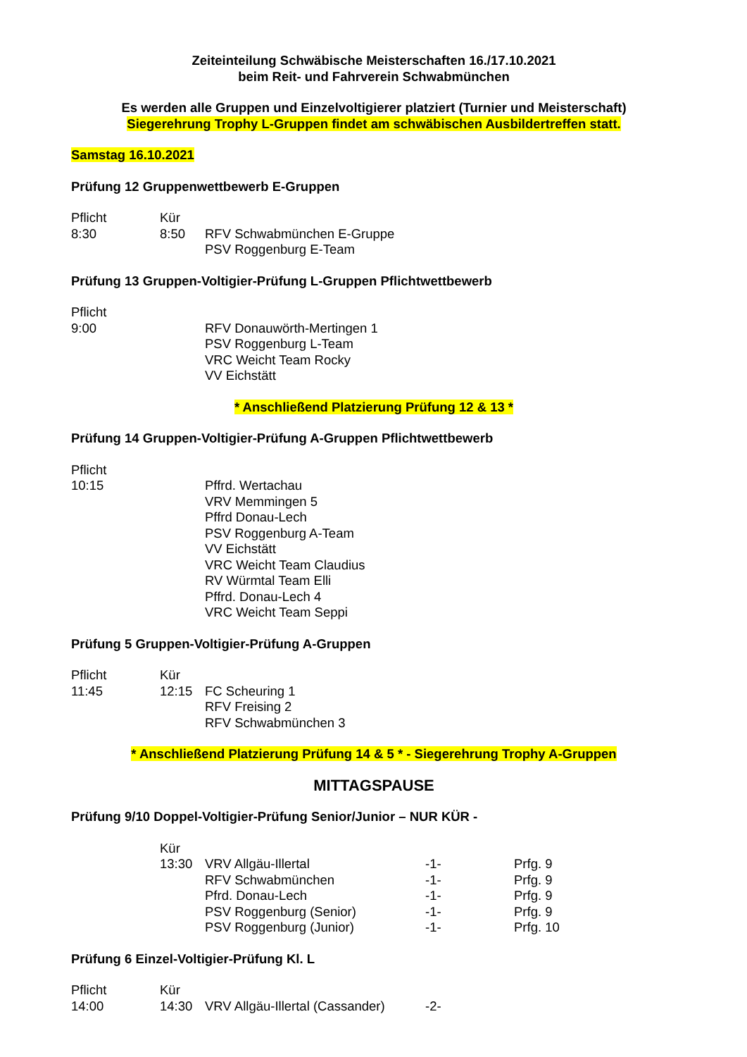Zeiteinteilung Schwäbische Meisterschaften 16./17.10.2021
beim Reit- und Fahrverein Schwabmünchen
Es werden alle Gruppen und Einzelvoltigierer platziert (Turnier und Meisterschaft)
Siegerehrung Trophy L-Gruppen findet am schwäbischen Ausbildertreffen statt.
Samstag 16.10.2021
Prüfung 12 Gruppenwettbewerb E-Gruppen
| Pflicht | Kür | |
| 8:30 | 8:50 | RFV Schwabmünchen E-Gruppe |
| | | PSV Roggenburg E-Team |
Prüfung 13 Gruppen-Voltigier-Prüfung L-Gruppen Pflichtwettbewerb
| Pflicht | | |
| 9:00 | | RFV Donauwörth-Mertingen 1 PSV Roggenburg L-Team VRC Weicht Team Rocky VV Eichstätt |
* Anschließend Platzierung Prüfung 12 & 13 *
Prüfung 14 Gruppen-Voltigier-Prüfung A-Gruppen Pflichtwettbewerb
| Pflicht | | |
| 10:15 | | Pffrd. Wertachau VRV Memmingen 5 Pffrd Donau-Lech PSV Roggenburg A-Team VV Eichstätt VRC Weicht Team Claudius RV Würmtal Team Elli Pffrd. Donau-Lech 4 VRC Weicht Team Seppi |
Prüfung 5 Gruppen-Voltigier-Prüfung A-Gruppen
| Pflicht | Kür | |
| 11:45 | 12:15 | FC Scheuring 1 RFV Freising 2 RFV Schwabmünchen 3 |
* Anschließend Platzierung Prüfung 14 & 5 * - Siegerehrung Trophy A-Gruppen
MITTAGSPAUSE
Prüfung 9/10 Doppel-Voltigier-Prüfung Senior/Junior – NUR KÜR -
| | Kür | | | |
| | 13:30 | VRV Allgäu-Illertal | -1- | Prfg. 9 |
| | | RFV Schwabmünchen | -1- | Prfg. 9 |
| | | Pfrd. Donau-Lech | -1- | Prfg. 9 |
| | | PSV Roggenburg (Senior) | -1- | Prfg. 9 |
| | | PSV Roggenburg (Junior) | -1- | Prfg. 10 |
Prüfung 6 Einzel-Voltigier-Prüfung Kl. L
| Pflicht | Kür | | |
| 14:00 | 14:30 | VRV Allgäu-Illertal (Cassander) | -2- |